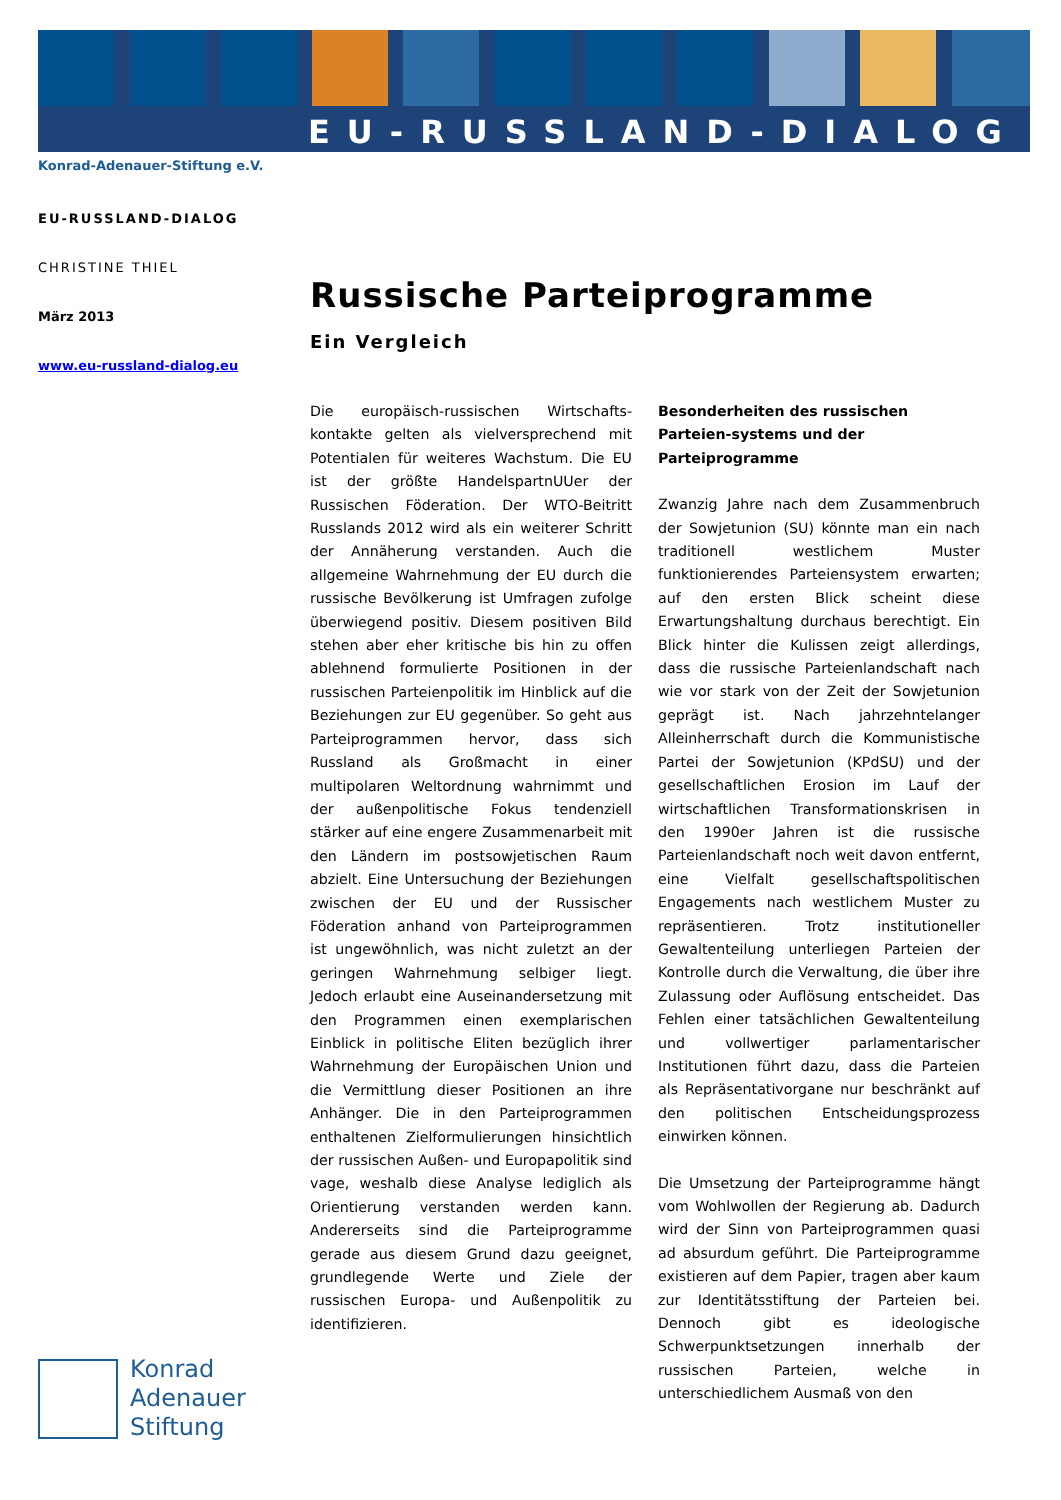EU-RUSSLAND-DIALOG
Konrad-Adenauer-Stiftung e.V.
EU-RUSSLAND-DIALOG
CHRISTINE THIEL
März 2013
www.eu-russland-dialog.eu
Russische Parteiprogramme
Ein Vergleich
Die europäisch-russischen Wirtschafts-kontakte gelten als vielversprechend mit Potentialen für weiteres Wachstum. Die EU ist der größte HandelspartnUUer der Russischen Föderation. Der WTO-Beitritt Russlands 2012 wird als ein weiterer Schritt der Annäherung verstanden. Auch die allgemeine Wahrnehmung der EU durch die russische Bevölkerung ist Umfragen zufolge überwiegend positiv. Diesem positiven Bild stehen aber eher kritische bis hin zu offen ablehnend formulierte Positionen in der russischen Parteienpolitik im Hinblick auf die Beziehungen zur EU gegenüber. So geht aus Parteiprogrammen hervor, dass sich Russland als Großmacht in einer multipolaren Weltordnung wahrnimmt und der außenpolitische Fokus tendenziell stärker auf eine engere Zusammenarbeit mit den Ländern im postsowjetischen Raum abzielt. Eine Untersuchung der Beziehungen zwischen der EU und der Russischer Föderation anhand von Parteiprogrammen ist ungewöhnlich, was nicht zuletzt an der geringen Wahrnehmung selbiger liegt. Jedoch erlaubt eine Auseinandersetzung mit den Programmen einen exemplarischen Einblick in politische Eliten bezüglich ihrer Wahrnehmung der Europäischen Union und die Vermittlung dieser Positionen an ihre Anhänger. Die in den Parteiprogrammen enthaltenen Zielformulierungen hinsichtlich der russischen Außen- und Europapolitik sind vage, weshalb diese Analyse lediglich als Orientierung verstanden werden kann. Andererseits sind die Parteiprogramme gerade aus diesem Grund dazu geeignet, grundlegende Werte und Ziele der russischen Europa- und Außenpolitik zu identifizieren.
Besonderheiten des russischen Parteien-systems und der Parteiprogramme
Zwanzig Jahre nach dem Zusammenbruch der Sowjetunion (SU) könnte man ein nach traditionell westlichem Muster funktionierendes Parteiensystem erwarten; auf den ersten Blick scheint diese Erwartungshaltung durchaus berechtigt. Ein Blick hinter die Kulissen zeigt allerdings, dass die russische Parteienlandschaft nach wie vor stark von der Zeit der Sowjetunion geprägt ist. Nach jahrzehntelanger Alleinherrschaft durch die Kommunistische Partei der Sowjetunion (KPdSU) und der gesellschaftlichen Erosion im Lauf der wirtschaftlichen Transformationskrisen in den 1990er Jahren ist die russische Parteienlandschaft noch weit davon entfernt, eine Vielfalt gesellschaftspolitischen Engagements nach westlichem Muster zu repräsentieren. Trotz institutioneller Gewaltenteilung unterliegen Parteien der Kontrolle durch die Verwaltung, die über ihre Zulassung oder Auflösung entscheidet. Das Fehlen einer tatsächlichen Gewaltenteilung und vollwertiger parlamentarischer Institutionen führt dazu, dass die Parteien als Repräsentativorgane nur beschränkt auf den politischen Entscheidungsprozess einwirken können.
Die Umsetzung der Parteiprogramme hängt vom Wohlwollen der Regierung ab. Dadurch wird der Sinn von Parteiprogrammen quasi ad absurdum geführt. Die Parteiprogramme existieren auf dem Papier, tragen aber kaum zur Identitätsstiftung der Parteien bei. Dennoch gibt es ideologische Schwerpunktsetzungen innerhalb der russischen Parteien, welche in unterschiedlichem Ausmaß von den
Konrad
Adenauer
Stiftung